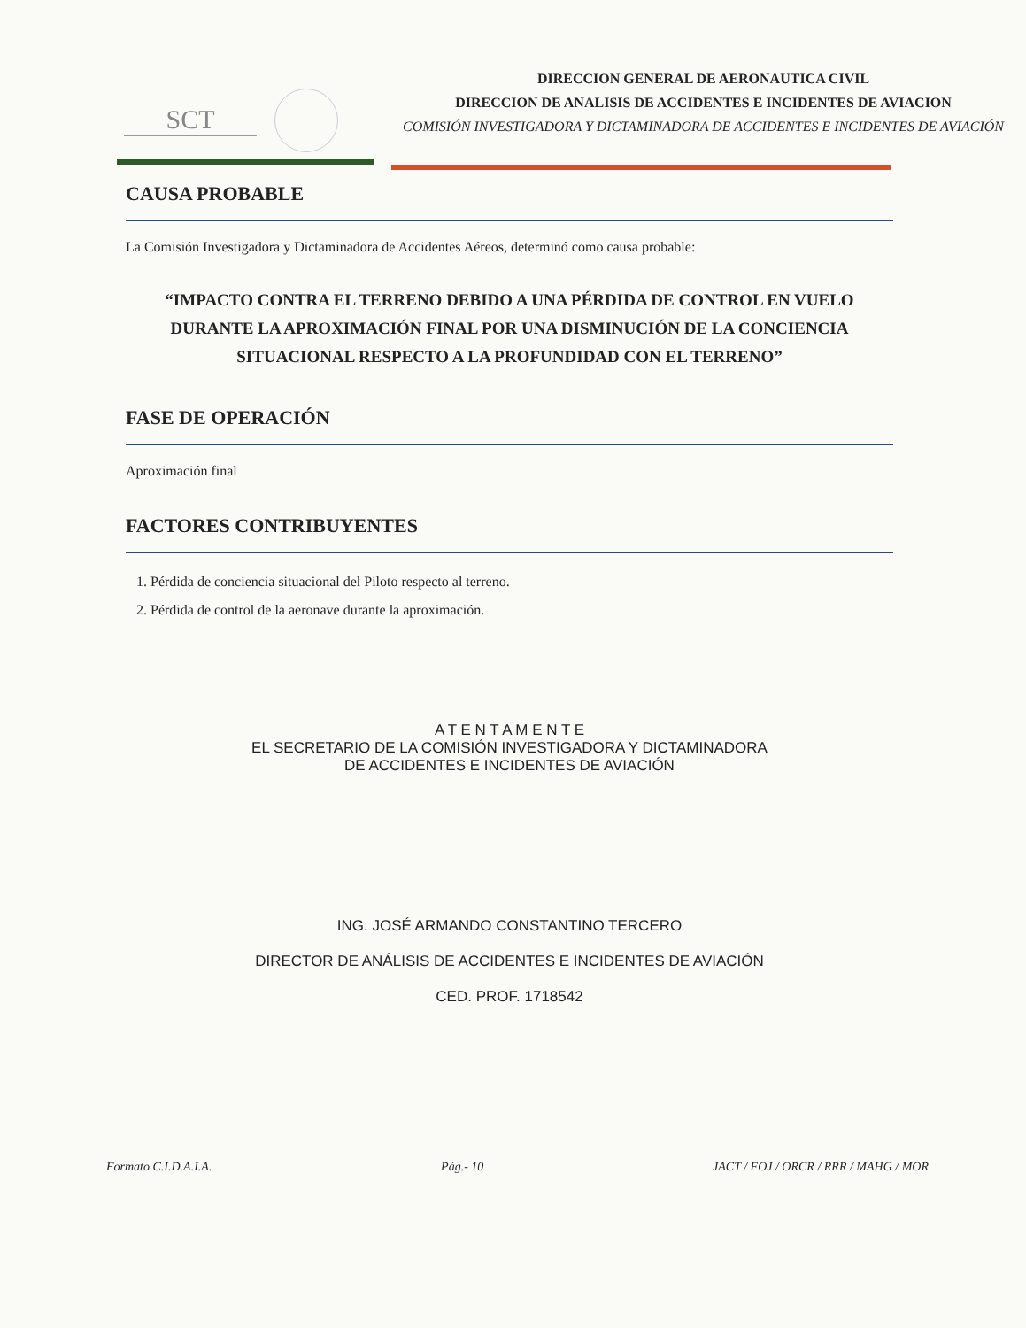SCT
DIRECCION GENERAL DE AERONAUTICA CIVIL
DIRECCION DE ANALISIS DE ACCIDENTES E INCIDENTES DE AVIACION
COMISIÓN INVESTIGADORA Y DICTAMINADORA DE ACCIDENTES E INCIDENTES DE AVIACIÓN
CAUSA PROBABLE
La Comisión Investigadora y Dictaminadora de Accidentes Aéreos, determinó como causa probable:
“IMPACTO CONTRA EL TERRENO DEBIDO A UNA PÉRDIDA DE CONTROL EN VUELO DURANTE LA APROXIMACIÓN FINAL POR UNA DISMINUCIÓN DE LA CONCIENCIA SITUACIONAL RESPECTO A LA PROFUNDIDAD CON EL TERRENO”
FASE DE OPERACIÓN
Aproximación final
FACTORES CONTRIBUYENTES
1. Pérdida de conciencia situacional del Piloto respecto al terreno.
2. Pérdida de control de la aeronave durante la aproximación.
A T E N T A M E N T E
EL SECRETARIO DE LA COMISIÓN INVESTIGADORA Y DICTAMINADORA
DE ACCIDENTES E INCIDENTES DE AVIACIÓN
ING. JOSÉ ARMANDO CONSTANTINO TERCERO
DIRECTOR DE ANÁLISIS DE ACCIDENTES E INCIDENTES DE AVIACIÓN
CED. PROF. 1718542
Formato C.I.D.A.I.A. Pág.- 10 JACT / FOJ / ORCR / RRR / MAHG / MOR